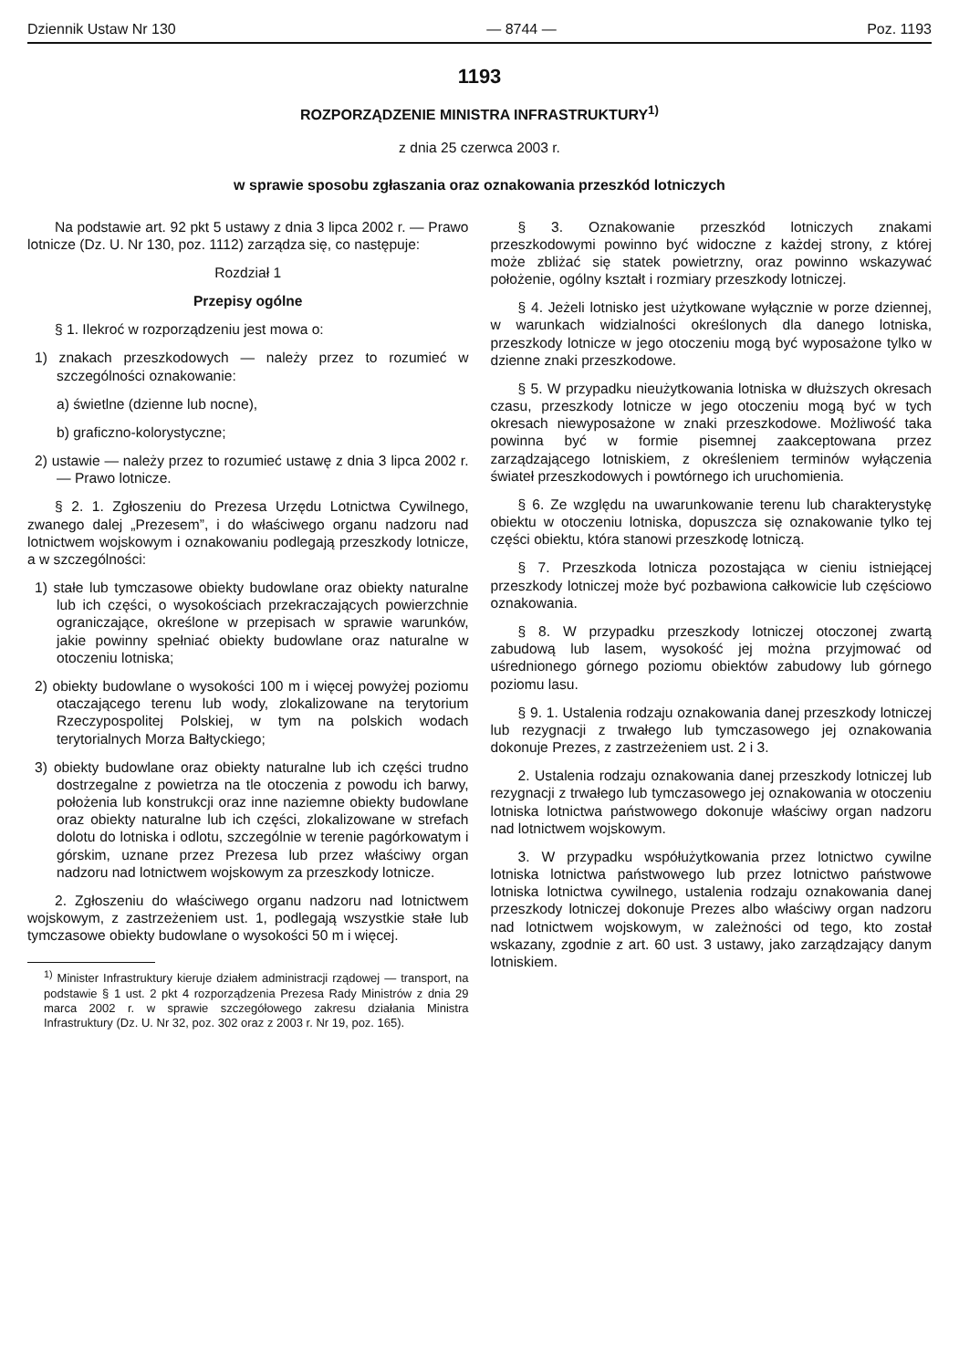Dziennik Ustaw Nr 130 — 8744 — Poz. 1193
1193
ROZPORZĄDZENIE MINISTRA INFRASTRUKTURY<sup>1)</sup>
z dnia 25 czerwca 2003 r.
w sprawie sposobu zgłaszania oraz oznakowania przeszkód lotniczych
Na podstawie art. 92 pkt 5 ustawy z dnia 3 lipca 2002 r. — Prawo lotnicze (Dz. U. Nr 130, poz. 1112) zarządza się, co następuje:
Rozdział 1
Przepisy ogólne
§ 1. Ilekroć w rozporządzeniu jest mowa o:
1) znakach przeszkodowych — należy przez to rozumieć w szczególności oznakowanie:
a) świetlne (dzienne lub nocne),
b) graficzno-kolorystyczne;
2) ustawie — należy przez to rozumieć ustawę z dnia 3 lipca 2002 r. — Prawo lotnicze.
§ 2. 1. Zgłoszeniu do Prezesa Urzędu Lotnictwa Cywilnego, zwanego dalej „Prezesem”, i do właściwego organu nadzoru nad lotnictwem wojskowym i oznakowaniu podlegają przeszkody lotnicze, a w szczególności:
1) stałe lub tymczasowe obiekty budowlane oraz obiekty naturalne lub ich części, o wysokościach przekraczających powierzchnie ograniczające, określone w przepisach w sprawie warunków, jakie powinny spełniać obiekty budowlane oraz naturalne w otoczeniu lotniska;
2) obiekty budowlane o wysokości 100 m i więcej powyżej poziomu otaczającego terenu lub wody, zlokalizowane na terytorium Rzeczypospolitej Polskiej, w tym na polskich wodach terytorialnych Morza Bałtyckiego;
3) obiekty budowlane oraz obiekty naturalne lub ich części trudno dostrzegalne z powietrza na tle otoczenia z powodu ich barwy, położenia lub konstrukcji oraz inne naziemne obiekty budowlane oraz obiekty naturalne lub ich części, zlokalizowane w strefach dolotu do lotniska i odlotu, szczególnie w terenie pagórkowatym i górskim, uznane przez Prezesa lub przez właściwy organ nadzoru nad lotnictwem wojskowym za przeszkody lotnicze.
2. Zgłoszeniu do właściwego organu nadzoru nad lotnictwem wojskowym, z zastrzeżeniem ust. 1, podlegają wszystkie stałe lub tymczasowe obiekty budowlane o wysokości 50 m i więcej.
<sup>1)</sup> Minister Infrastruktury kieruje działem administracji rządowej — transport, na podstawie § 1 ust. 2 pkt 4 rozporządzenia Prezesa Rady Ministrów z dnia 29 marca 2002 r. w sprawie szczegółowego zakresu działania Ministra Infrastruktury (Dz. U. Nr 32, poz. 302 oraz z 2003 r. Nr 19, poz. 165).
§ 3. Oznakowanie przeszkód lotniczych znakami przeszkodowymi powinno być widoczne z każdej strony, z której może zbliżać się statek powietrzny, oraz powinno wskazywać położenie, ogólny kształt i rozmiary przeszkody lotniczej.
§ 4. Jeżeli lotnisko jest użytkowane wyłącznie w porze dziennej, w warunkach widzialności określonych dla danego lotniska, przeszkody lotnicze w jego otoczeniu mogą być wyposażone tylko w dzienne znaki przeszkodowe.
§ 5. W przypadku nieużytkowania lotniska w dłuższych okresach czasu, przeszkody lotnicze w jego otoczeniu mogą być w tych okresach niewyposażone w znaki przeszkodowe. Możliwość taka powinna być w formie pisemnej zaakceptowana przez zarządzającego lotniskiem, z określeniem terminów wyłączenia świateł przeszkodowych i powtórnego ich uruchomienia.
§ 6. Ze względu na uwarunkowanie terenu lub charakterystykę obiektu w otoczeniu lotniska, dopuszcza się oznakowanie tylko tej części obiektu, która stanowi przeszkodę lotniczą.
§ 7. Przeszkoda lotnicza pozostająca w cieniu istniejącej przeszkody lotniczej może być pozbawiona całkowicie lub częściowo oznakowania.
§ 8. W przypadku przeszkody lotniczej otoczonej zwartą zabudową lub lasem, wysokość jej można przyjmować od uśrednionego górnego poziomu obiektów zabudowy lub górnego poziomu lasu.
§ 9. 1. Ustalenia rodzaju oznakowania danej przeszkody lotniczej lub rezygnacji z trwałego lub tymczasowego jej oznakowania dokonuje Prezes, z zastrzeżeniem ust. 2 i 3.
2. Ustalenia rodzaju oznakowania danej przeszkody lotniczej lub rezygnacji z trwałego lub tymczasowego jej oznakowania w otoczeniu lotniska lotnictwa państwowego dokonuje właściwy organ nadzoru nad lotnictwem wojskowym.
3. W przypadku współużytkowania przez lotnictwo cywilne lotniska lotnictwa państwowego lub przez lotnictwo państwowe lotniska lotnictwa cywilnego, ustalenia rodzaju oznakowania danej przeszkody lotniczej dokonuje Prezes albo właściwy organ nadzoru nad lotnictwem wojskowym, w zależności od tego, kto został wskazany, zgodnie z art. 60 ust. 3 ustawy, jako zarządzający danym lotniskiem.